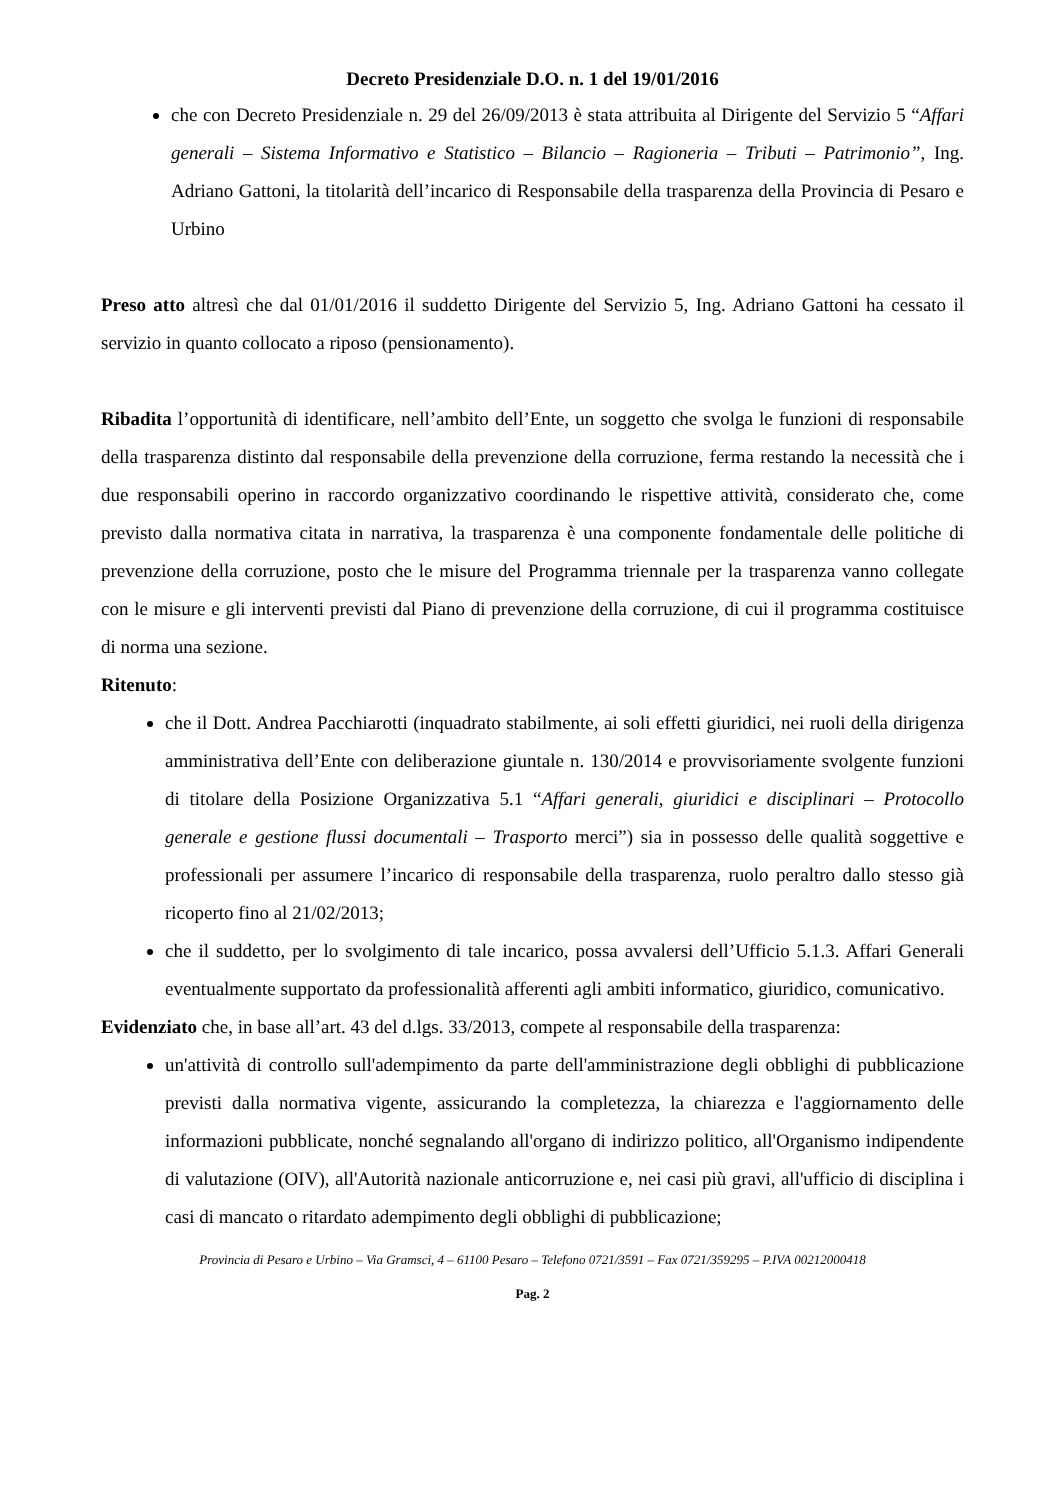Decreto Presidenziale D.O. n. 1 del 19/01/2016
che con Decreto Presidenziale n. 29 del 26/09/2013 è stata attribuita al Dirigente del Servizio 5 “Affari generali – Sistema Informativo e Statistico – Bilancio – Ragioneria – Tributi – Patrimonio”, Ing. Adriano Gattoni, la titolarità dell’incarico di Responsabile della trasparenza della Provincia di Pesaro e Urbino
Preso atto altresì che dal 01/01/2016 il suddetto Dirigente del Servizio 5, Ing. Adriano Gattoni ha cessato il servizio in quanto collocato a riposo (pensionamento).
Ribadita l’opportunità di identificare, nell’ambito dell’Ente, un soggetto che svolga le funzioni di responsabile della trasparenza distinto dal responsabile della prevenzione della corruzione, ferma restando la necessità che i due responsabili operino in raccordo organizzativo coordinando le rispettive attività, considerato che, come previsto dalla normativa citata in narrativa, la trasparenza è una componente fondamentale delle politiche di prevenzione della corruzione, posto che le misure del Programma triennale per la trasparenza vanno collegate con le misure e gli interventi previsti dal Piano di prevenzione della corruzione, di cui il programma costituisce di norma una sezione.
Ritenuto:
che il Dott. Andrea Pacchiarotti (inquadrato stabilmente, ai soli effetti giuridici, nei ruoli della dirigenza amministrativa dell’Ente con deliberazione giuntale n. 130/2014 e provvisoriamente svolgente funzioni di titolare della Posizione Organizzativa 5.1 “Affari generali, giuridici e disciplinari – Protocollo generale e gestione flussi documentali – Trasporto merci”) sia in possesso delle qualità soggettive e professionali per assumere l’incarico di responsabile della trasparenza, ruolo peraltro dallo stesso già ricoperto fino al 21/02/2013;
che il suddetto, per lo svolgimento di tale incarico, possa avvalersi dell’Ufficio 5.1.3. Affari Generali eventualmente supportato da professionalità afferenti agli ambiti informatico, giuridico, comunicativo.
Evidenziato che, in base all’art. 43 del d.lgs. 33/2013, compete al responsabile della trasparenza:
un'attività di controllo sull'adempimento da parte dell'amministrazione degli obblighi di pubblicazione previsti dalla normativa vigente, assicurando la completezza, la chiarezza e l'aggiornamento delle informazioni pubblicate, nonché segnalando all'organo di indirizzo politico, all'Organismo indipendente di valutazione (OIV), all'Autorità nazionale anticorruzione e, nei casi più gravi, all'ufficio di disciplina i casi di mancato o ritardato adempimento degli obblighi di pubblicazione;
Provincia di Pesaro e Urbino – Via Gramsci, 4 – 61100 Pesaro – Telefono 0721/3591 – Fax 0721/359295 – P.IVA 00212000418
Pag. 2